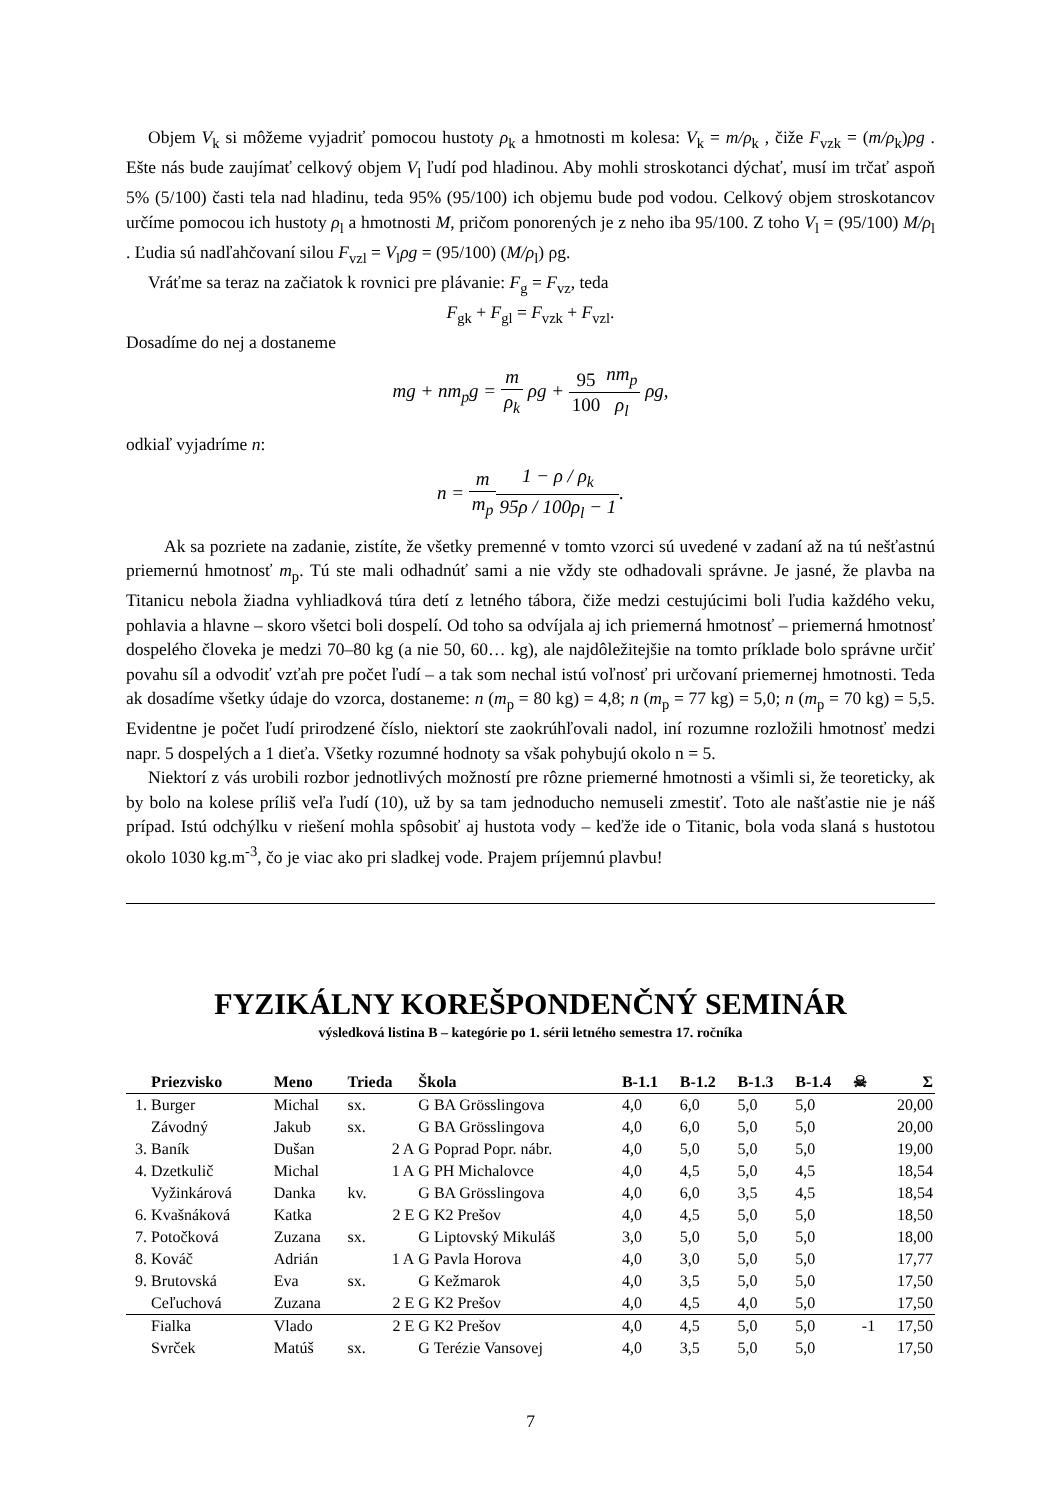Objem V<sub>k</sub> si môžeme vyjadriť pomocou hustoty ρ<sub>k</sub> a hmotnosti m kolesa: V<sub>k</sub> = m/ρ<sub>k</sub> , čiže F<sub>vzk</sub> = (m/ρ<sub>k</sub>)ρg . Ešte nás bude zaujímať celkový objem V<sub>l</sub> ľudí pod hladinou. Aby mohli stroskotanci dýchať, musí im trčať aspoň 5% (5/100) časti tela nad hladinu, teda 95% (95/100) ich objemu bude pod vodou. Celkový objem stroskotancov určíme pomocou ich hustoty ρ<sub>l</sub> a hmotnosti M, pričom ponorených je z neho iba 95/100. Z toho V<sub>l</sub> = (95/100) M/ρ<sub>l</sub> . Ľudia sú nadľahčovaní silou F<sub>vzl</sub> = V<sub>l</sub>ρg = (95/100) (M/ρ<sub>l</sub>) ρg.
Vráťme sa teraz na začiatok k rovnici pre plávanie: F<sub>g</sub> = F<sub>vz</sub>, teda
F<sub>gk</sub> + F<sub>gl</sub> = F<sub>vzk</sub> + F<sub>vzl</sub>.
Dosadíme do nej a dostaneme
mg + nm<sub>p</sub>g = m ρ<sub>k</sub> ρg + 95 100 nm<sub>p</sub> ρ<sub>l</sub> ρg,
odkiaľ vyjadríme n:
n = m m<sub>p</sub> 1 − ρ / ρ<sub>k</sub> 95ρ / 100ρ<sub>l</sub> − 1.
Ak sa pozriete na zadanie, zistíte, že všetky premenné v tomto vzorci sú uvedené v zadaní až na tú nešťastnú priemernú hmotnosť m<sub>p</sub>. Tú ste mali odhadnúť sami a nie vždy ste odhadovali správne. Je jasné, že plavba na Titanicu nebola žiadna vyhliadková túra detí z letného tábora, čiže medzi cestujúcimi boli ľudia každého veku, pohlavia a hlavne – skoro všetci boli dospelí. Od toho sa odvíjala aj ich priemerná hmotnosť – priemerná hmotnosť dospelého človeka je medzi 70–80 kg (a nie 50, 60… kg), ale najdôležitejšie na tomto príklade bolo správne určiť povahu síl a odvodiť vzťah pre počet ľudí – a tak som nechal istú voľnosť pri určovaní priemernej hmotnosti. Teda ak dosadíme všetky údaje do vzorca, dostaneme: n (m<sub>p</sub> = 80 kg) = 4,8; n (m<sub>p</sub> = 77 kg) = 5,0; n (m<sub>p</sub> = 70 kg) = 5,5. Evidentne je počet ľudí prirodzené číslo, niektorí ste zaokrúhľovali nadol, iní rozumne rozložili hmotnosť medzi napr. 5 dospelých a 1 dieťa. Všetky rozumné hodnoty sa však pohybujú okolo n = 5.
Niektorí z vás urobili rozbor jednotlivých možností pre rôzne priemerné hmotnosti a všimli si, že teoreticky, ak by bolo na kolese príliš veľa ľudí (10), už by sa tam jednoducho nemuseli zmestiť. Toto ale našťastie nie je náš prípad. Istú odchýlku v riešení mohla spôsobiť aj hustota vody – keďže ide o Titanic, bola voda slaná s hustotou okolo 1030 kg.m<sup>-3</sup>, čo je viac ako pri sladkej vode. Prajem príjemnú plavbu!
FYZIKÁLNY KOREŠPONDENČNÝ SEMINÁR
výsledková listina B – kategórie po 1. sérii letného semestra 17. ročníka
| | Priezvisko | Meno | Trieda | Škola | B-1.1 | B-1.2 | B-1.3 | B-1.4 | ☠ | Σ |
| --- | --- | --- | --- | --- | --- | --- | --- | --- | --- | --- |
| 1. | Burger | Michal | sx. | G BA Grösslingova | 4,0 | 6,0 | 5,0 | 5,0 | | 20,00 |
| | Závodný | Jakub | sx. | G BA Grösslingova | 4,0 | 6,0 | 5,0 | 5,0 | | 20,00 |
| 3. | Baník | Dušan | 2 A | G Poprad Popr. nábr. | 4,0 | 5,0 | 5,0 | 5,0 | | 19,00 |
| 4. | Dzetkulič | Michal | 1 A | G PH Michalovce | 4,0 | 4,5 | 5,0 | 4,5 | | 18,54 |
| | Vyžinkárová | Danka | kv. | G BA Grösslingova | 4,0 | 6,0 | 3,5 | 4,5 | | 18,54 |
| 6. | Kvašnáková | Katka | 2 E | G K2 Prešov | 4,0 | 4,5 | 5,0 | 5,0 | | 18,50 |
| 7. | Potočková | Zuzana | sx. | G Liptovský Mikuláš | 3,0 | 5,0 | 5,0 | 5,0 | | 18,00 |
| 8. | Kováč | Adrián | 1 A | G Pavla Horova | 4,0 | 3,0 | 5,0 | 5,0 | | 17,77 |
| 9. | Brutovská | Eva | sx. | G Kežmarok | 4,0 | 3,5 | 5,0 | 5,0 | | 17,50 |
| | Ceľuchová | Zuzana | 2 E | G K2 Prešov | 4,0 | 4,5 | 4,0 | 5,0 | | 17,50 |
| | Fialka | Vlado | 2 E | G K2 Prešov | 4,0 | 4,5 | 5,0 | 5,0 | -1 | 17,50 |
| | Svrček | Matúš | sx. | G Terézie Vansovej | 4,0 | 3,5 | 5,0 | 5,0 | | 17,50 |
7